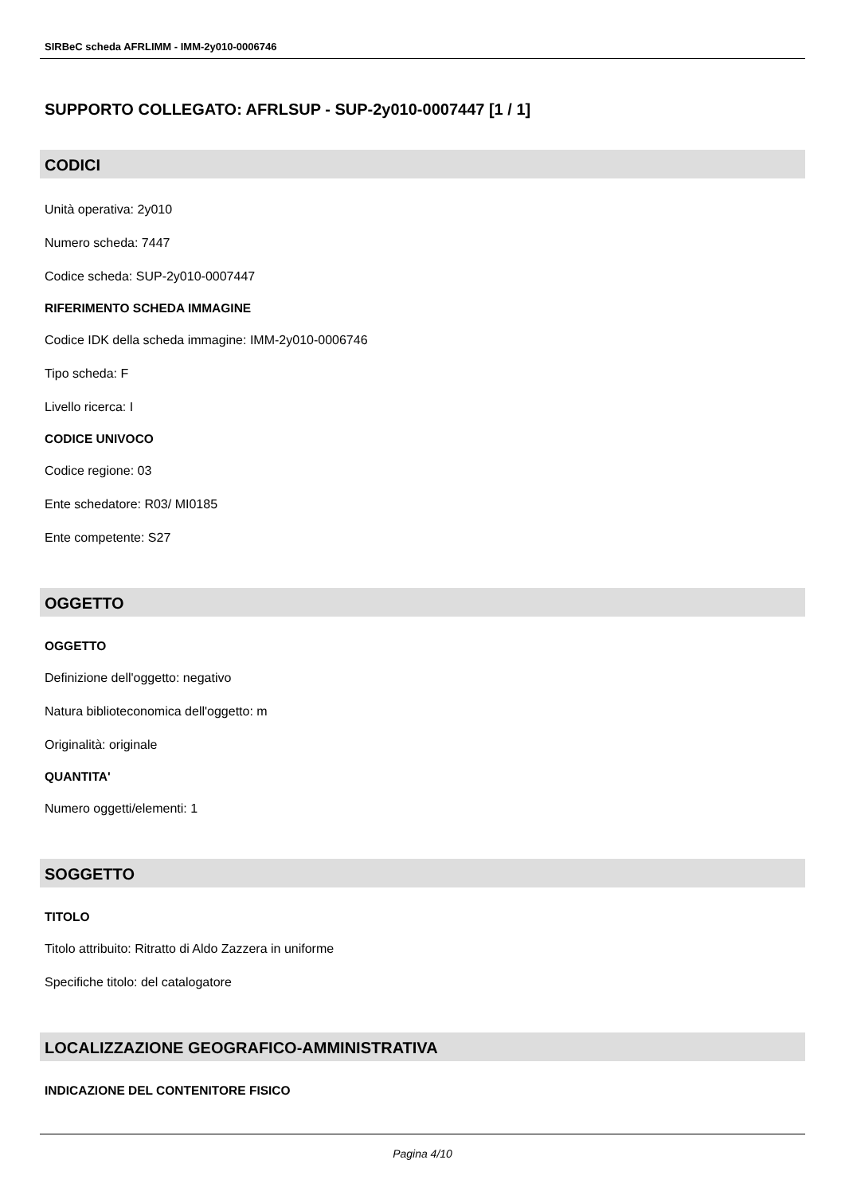SIRBeC scheda AFRLIMM - IMM-2y010-0006746
SUPPORTO COLLEGATO: AFRLSUP - SUP-2y010-0007447 [1 / 1]
CODICI
Unità operativa: 2y010
Numero scheda: 7447
Codice scheda: SUP-2y010-0007447
RIFERIMENTO SCHEDA IMMAGINE
Codice IDK della scheda immagine: IMM-2y010-0006746
Tipo scheda: F
Livello ricerca: I
CODICE UNIVOCO
Codice regione: 03
Ente schedatore: R03/ MI0185
Ente competente: S27
OGGETTO
OGGETTO
Definizione dell'oggetto: negativo
Natura biblioteconomica dell'oggetto: m
Originalità: originale
QUANTITA'
Numero oggetti/elementi: 1
SOGGETTO
TITOLO
Titolo attribuito: Ritratto di Aldo Zazzera in uniforme
Specifiche titolo: del catalogatore
LOCALIZZAZIONE GEOGRAFICO-AMMINISTRATIVA
INDICAZIONE DEL CONTENITORE FISICO
Pagina 4/10